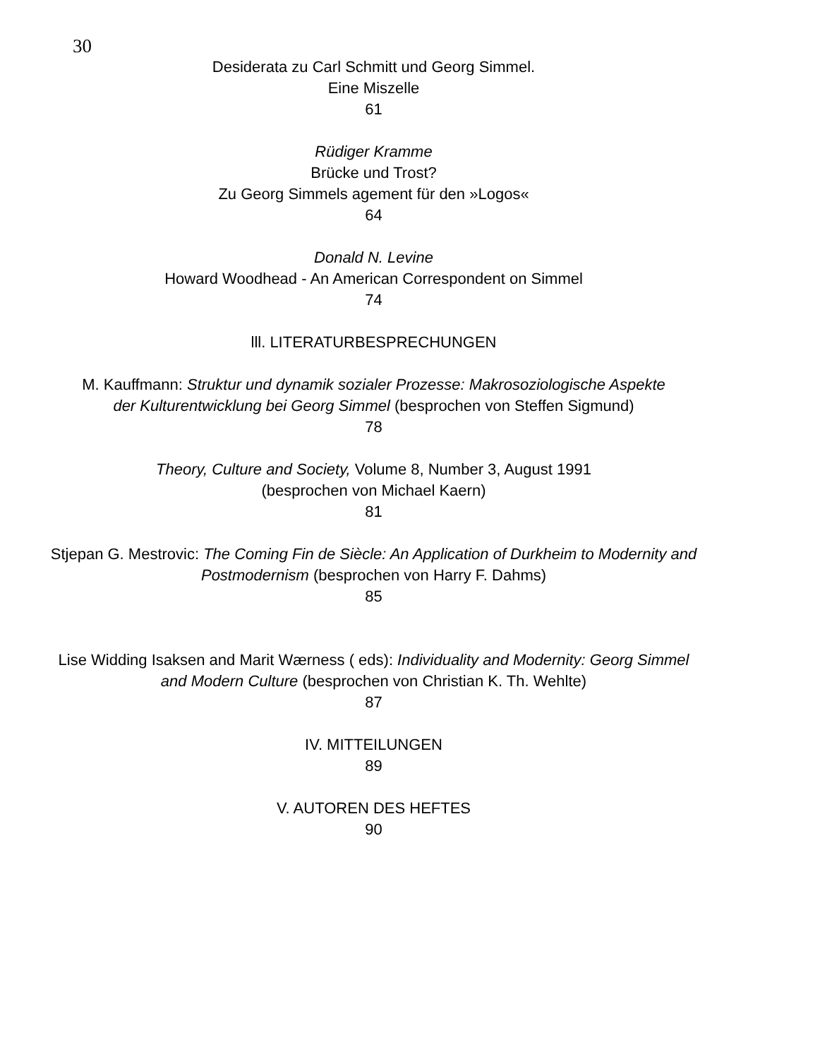30
Desiderata zu Carl Schmitt und Georg Simmel.
Eine Miszelle
61
Rüdiger Kramme
Brücke und Trost?
Zu Georg Simmels agement für den »Logos«
64
Donald N. Levine
Howard Woodhead - An American Correspondent on Simmel
74
lll. LITERATURBESPRECHUNGEN
M. Kauffmann: Struktur und dynamik sozialer Prozesse: Makrosoziologische Aspekte
der Kulturentwicklung bei Georg Simmel (besprochen von Steffen Sigmund)
78
Theory, Culture and Society, Volume 8, Number 3, August 1991
(besprochen von Michael Kaern)
81
Stjepan G. Mestrovic: The Coming Fin de Siècle: An Application of Durkheim to Modernity and Postmodernism (besprochen von Harry F. Dahms)
85
Lise Widding Isaksen and Marit Wærness ( eds): Individuality and Modernity: Georg Simmel and Modern Culture (besprochen von Christian K. Th. Wehlte)
87
IV. MITTEILUNGEN
89
V. AUTOREN DES HEFTES
90